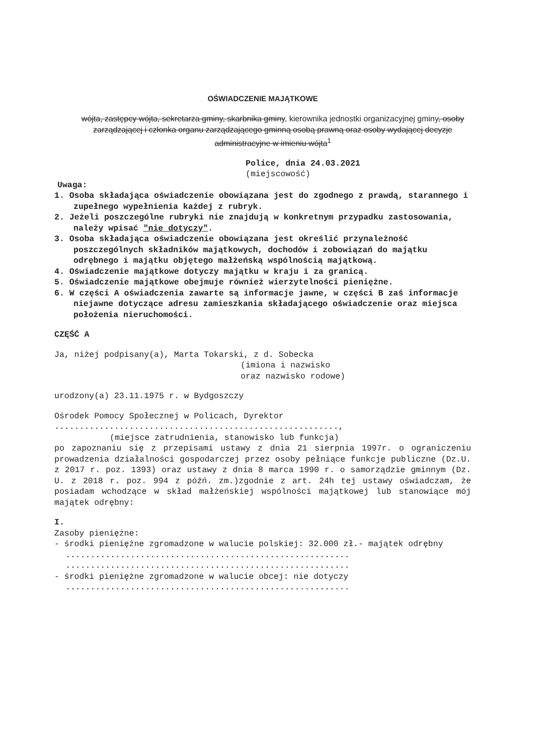OŚWIADCZENIE MAJĄTKOWE
wójta, zastępcy wójta, sekretarza gminy, skarbnika gminy, kierownika jednostki organizacyjnej gminy, osoby zarządzającej i członka organu zarządzającego gminną osobą prawną oraz osoby wydającej decyzje administracyjne w imieniu wójta<sup>1</sup>
Police, dnia 24.03.2021
(miejscowość)
Uwaga:
1. Osoba składająca oświadczenie obowiązana jest do zgodnego z prawdą, starannego i zupełnego wypełnienia każdej z rubryk.
2. Jeżeli poszczególne rubryki nie znajdują w konkretnym przypadku zastosowania, należy wpisać "nie dotyczy".
3. Osoba składająca oświadczenie obowiązana jest określić przynależność poszczególnych składników majątkowych, dochodów i zobowiązań do majątku odrębnego i majątku objętego małżeńską wspólnością majątkową.
4. Oświadczenie majątkowe dotyczy majątku w kraju i za granicą.
5. Oświadczenie majątkowe obejmuje również wierzytelności pieniężne.
6. W części A oświadczenia zawarte są informacje jawne, w części B zaś informacje niejawne dotyczące adresu zamieszkania składającego oświadczenie oraz miejsca położenia nieruchomości.
CZĘŚĆ A
Ja, niżej podpisany(a), Marta Tokarski, z d. Sobecka
(imiona i nazwisko
oraz nazwisko rodowe)
urodzony(a) 23.11.1975 r. w Bydgoszczy
Ośrodek Pomocy Społecznej w Policach, Dyrektor
.........................................................,
(miejsce zatrudnienia, stanowisko lub funkcja)
po zapoznaniu się z przepisami ustawy z dnia 21 sierpnia 1997r. o ograniczeniu prowadzenia działalności gospodarczej przez osoby pełniące funkcje publiczne (Dz.U. z 2017 r. poz. 1393) oraz ustawy z dnia 8 marca 1990 r. o samorządzie gminnym (Dz. U. z 2018 r. poz. 994 z późń. zm.)zgodnie z art. 24h tej ustawy oświadczam, że posiadam wchodzące w skład małżeńskiej wspólności majątkowej lub stanowiące mój majątek odrębny:
I.
Zasoby pieniężne:
- środki pieniężne zgromadzone w walucie polskiej: 32.000 zł.- majątek odrębny
.........................................................
.........................................................
- środki pieniężne zgromadzone w walucie obcej: nie dotyczy
.........................................................